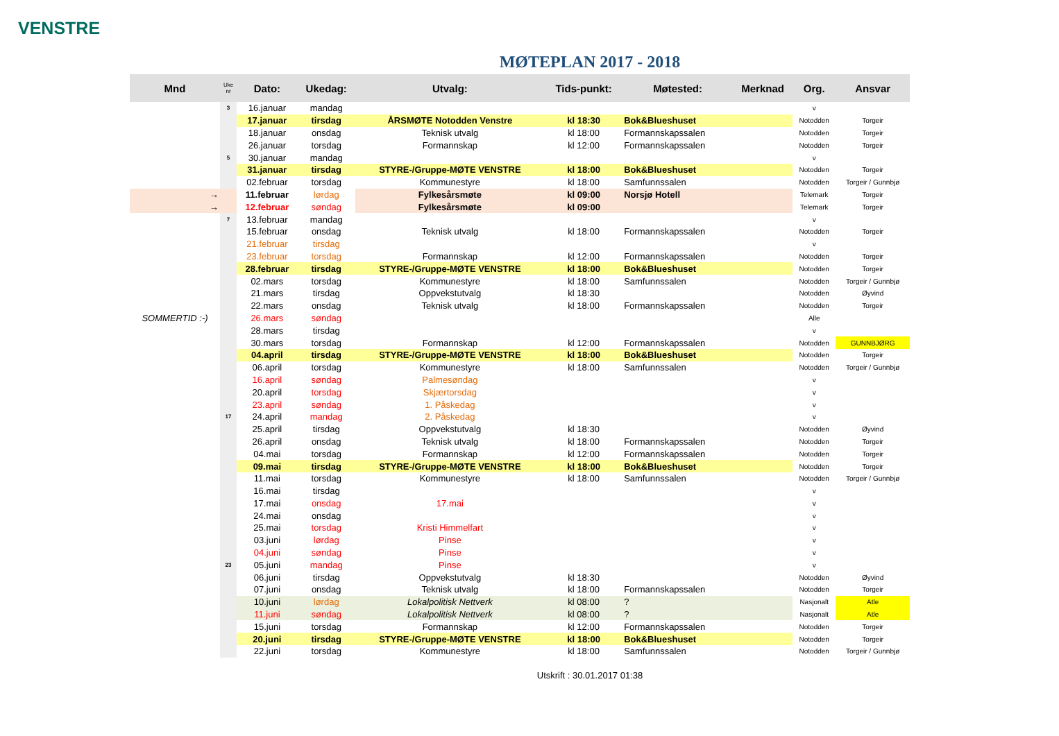VENSTRE
MØTEPLAN 2017 - 2018
| Mnd | Uke nr | Dato: | Ukedag: | Utvalg: | Tids-punkt: | Møtested: | Merknad | Org. | Ansvar |
| --- | --- | --- | --- | --- | --- | --- | --- | --- | --- |
| | 3 | 16.januar | mandag | | | | | v | |
| | | 17.januar | tirsdag | ÅRSMØTE Notodden Venstre | kl 18:30 | Bok&Blueshuset | | Notodden | Torgeir |
| | | 18.januar | onsdag | Teknisk utvalg | kl 18:00 | Formannskapssalen | | Notodden | Torgeir |
| | | 26.januar | torsdag | Formannskap | kl 12:00 | Formannskapssalen | | Notodden | Torgeir |
| | 5 | 30.januar | mandag | | | | | v | |
| | | 31.januar | tirsdag | STYRE-/Gruppe-MØTE VENSTRE | kl 18:00 | Bok&Blueshuset | | Notodden | Torgeir |
| | | 02.februar | torsdag | Kommunestyre | kl 18:00 | Samfunnssalen | | Notodden | Torgeir / Gunnbjø |
| → | | 11.februar | lørdag | Fylkesårsmøte | kl 09:00 | Norsjø Hotell | | Telemark | Torgeir |
| → | | 12.februar | søndag | Fylkesårsmøte | kl 09:00 | | | Telemark | Torgeir |
| | 7 | 13.februar | mandag | | | | | v | |
| | | 15.februar | onsdag | Teknisk utvalg | kl 18:00 | Formannskapssalen | | Notodden | Torgeir |
| | | 21.februar | tirsdag | | | | | v | |
| | | 23.februar | torsdag | Formannskap | kl 12:00 | Formannskapssalen | | Notodden | Torgeir |
| | | 28.februar | tirsdag | STYRE-/Gruppe-MØTE VENSTRE | kl 18:00 | Bok&Blueshuset | | Notodden | Torgeir |
| | | 02.mars | torsdag | Kommunestyre | kl 18:00 | Samfunnssalen | | Notodden | Torgeir / Gunnbjø |
| | | 21.mars | tirsdag | Oppvekstutvalg | kl 18:30 | | | Notodden | Øyvind |
| | | 22.mars | onsdag | Teknisk utvalg | kl 18:00 | Formannskapssalen | | Notodden | Torgeir |
| SOMMERTID :-) | | 26.mars | søndag | | | | | Alle | |
| | | 28.mars | tirsdag | | | | | v | |
| | | 30.mars | torsdag | Formannskap | kl 12:00 | Formannskapssalen | | Notodden | GUNNBJØRG |
| | | 04.april | tirsdag | STYRE-/Gruppe-MØTE VENSTRE | kl 18:00 | Bok&Blueshuset | | Notodden | Torgeir |
| | | 06.april | torsdag | Kommunestyre | kl 18:00 | Samfunnssalen | | Notodden | Torgeir / Gunnbjø |
| | | 16.april | søndag | Palmesøndag | | | | v | |
| | | 20.april | torsdag | Skjærtorsdag | | | | v | |
| | | 23.april | søndag | 1. Påskedag | | | | v | |
| | 17 | 24.april | mandag | 2. Påskedag | | | | v | |
| | | 25.april | tirsdag | Oppvekstutvalg | kl 18:30 | | | Notodden | Øyvind |
| | | 26.april | onsdag | Teknisk utvalg | kl 18:00 | Formannskapssalen | | Notodden | Torgeir |
| | | 04.mai | torsdag | Formannskap | kl 12:00 | Formannskapssalen | | Notodden | Torgeir |
| | | 09.mai | tirsdag | STYRE-/Gruppe-MØTE VENSTRE | kl 18:00 | Bok&Blueshuset | | Notodden | Torgeir |
| | | 11.mai | torsdag | Kommunestyre | kl 18:00 | Samfunnssalen | | Notodden | Torgeir / Gunnbjø |
| | | 16.mai | tirsdag | | | | | v | |
| | | 17.mai | onsdag | 17.mai | | | | v | |
| | | 24.mai | onsdag | | | | | v | |
| | | 25.mai | torsdag | Kristi Himmelfart | | | | v | |
| | | 03.juni | lørdag | Pinse | | | | v | |
| | | 04.juni | søndag | Pinse | | | | v | |
| | 23 | 05.juni | mandag | Pinse | | | | v | |
| | | 06.juni | tirsdag | Oppvekstutvalg | kl 18:30 | | | Notodden | Øyvind |
| | | 07.juni | onsdag | Teknisk utvalg | kl 18:00 | Formannskapssalen | | Notodden | Torgeir |
| | | 10.juni | lørdag | Lokalpolitisk Nettverk | kl 08:00 | ? | | Nasjonalt | Atle |
| | | 11.juni | søndag | Lokalpolitisk Nettverk | kl 08:00 | ? | | Nasjonalt | Atle |
| | | 15.juni | torsdag | Formannskap | kl 12:00 | Formannskapssalen | | Notodden | Torgeir |
| | | 20.juni | tirsdag | STYRE-/Gruppe-MØTE VENSTRE | kl 18:00 | Bok&Blueshuset | | Notodden | Torgeir |
| | | 22.juni | torsdag | Kommunestyre | kl 18:00 | Samfunnssalen | | Notodden | Torgeir / Gunnbjø |
Utskrift : 30.01.2017 01:38